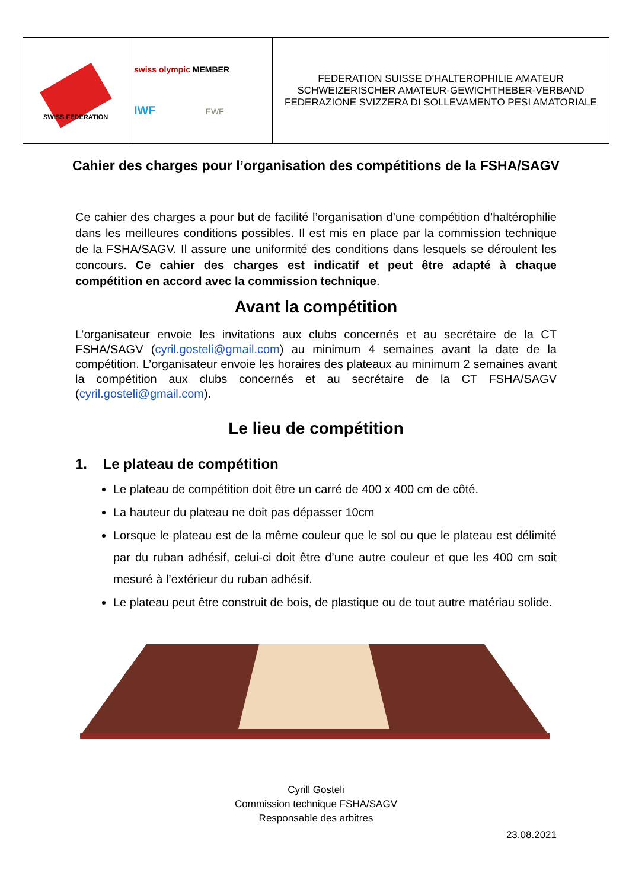| SWISS FEDERATION | swiss olympic MEMBER IWF EWF | FEDERATION SUISSE D’HALTEROPHILIE AMATEUR SCHWEIZERISCHER AMATEUR-GEWICHTHEBER-VERBAND FEDERAZIONE SVIZZERA DI SOLLEVAMENTO PESI AMATORIALE |
Cahier des charges pour l’organisation des compétitions de la FSHA/SAGV
Ce cahier des charges a pour but de facilité l’organisation d’une compétition d’haltérophilie dans les meilleures conditions possibles. Il est mis en place par la commission technique de la FSHA/SAGV. Il assure une uniformité des conditions dans lesquels se déroulent les concours. Ce cahier des charges est indicatif et peut être adapté à chaque compétition en accord avec la commission technique.
Avant la compétition
L’organisateur envoie les invitations aux clubs concernés et au secrétaire de la CT FSHA/SAGV (cyril.gosteli@gmail.com) au minimum 4 semaines avant la date de la compétition. L’organisateur envoie les horaires des plateaux au minimum 2 semaines avant la compétition aux clubs concernés et au secrétaire de la CT FSHA/SAGV (cyril.gosteli@gmail.com).
Le lieu de compétition
1. Le plateau de compétition
Le plateau de compétition doit être un carré de 400 x 400 cm de côté.
La hauteur du plateau ne doit pas dépasser 10cm
Lorsque le plateau est de la même couleur que le sol ou que le plateau est délimité par du ruban adhésif, celui-ci doit être d’une autre couleur et que les 400 cm soit mesuré à l’extérieur du ruban adhésif.
Le plateau peut être construit de bois, de plastique ou de tout autre matériau solide.
Cyrill Gosteli
Commission technique FSHA/SAGV
Responsable des arbitres
23.08.2021